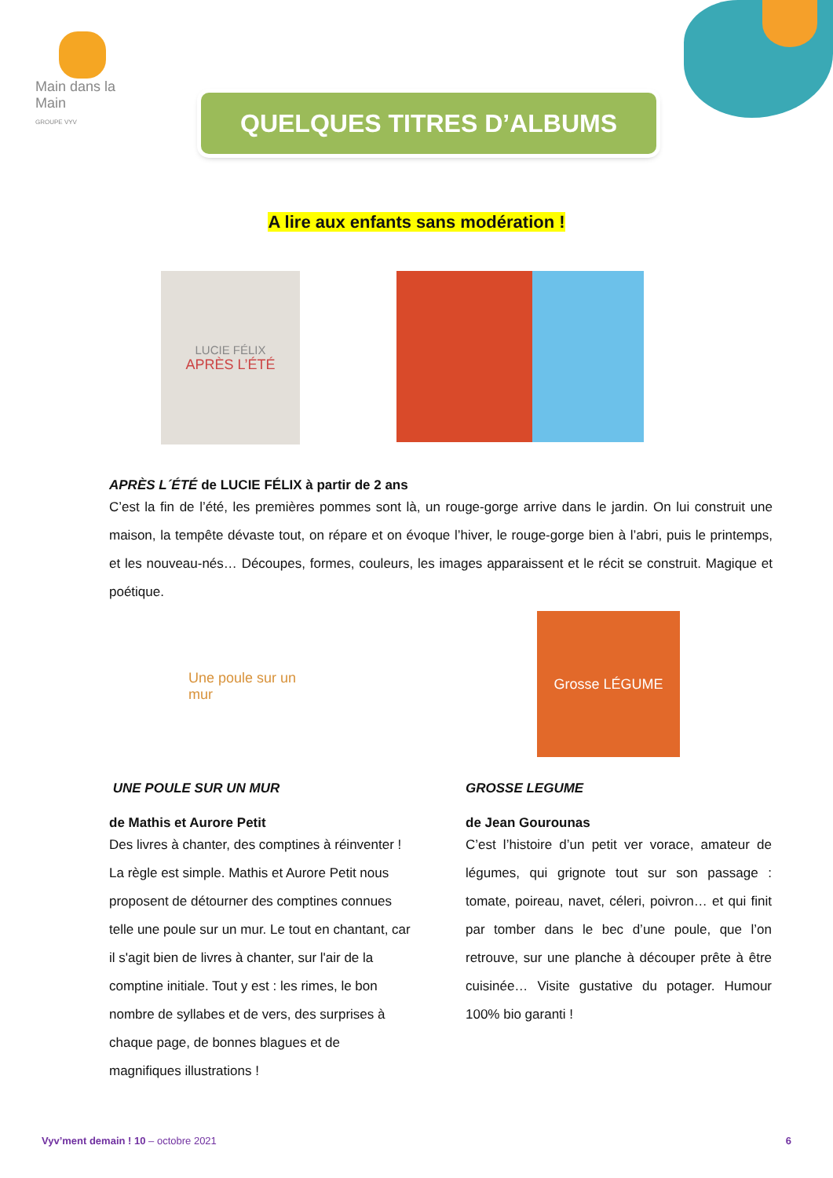Main dans la Main
GROUPE VYV
QUELQUES TITRES D’ALBUMS
A lire aux enfants sans modération !
LUCIE FÉLIX
APRÈS L’ÉTÉ
APRÈS L´ÉTÉ de LUCIE FÉLIX à partir de 2 ans
C’est la fin de l’été, les premières pommes sont là, un rouge-gorge arrive dans le jardin. On lui construit une maison, la tempête dévaste tout, on répare et on évoque l’hiver, le rouge-gorge bien à l’abri, puis le printemps, et les nouveau-nés… Découpes, formes, couleurs, les images apparaissent et le récit se construit. Magique et poétique.
Une poule sur un mur
Grosse LÉGUME
UNE POULE SUR UN MUR
de Mathis et Aurore Petit
Des livres à chanter, des comptines à réinventer ! La règle est simple. Mathis et Aurore Petit nous proposent de détourner des comptines connues telle une poule sur un mur. Le tout en chantant, car il s'agit bien de livres à chanter, sur l'air de la comptine initiale. Tout y est : les rimes, le bon nombre de syllabes et de vers, des surprises à chaque page, de bonnes blagues et de magnifiques illustrations !
GROSSE LEGUME
de Jean Gourounas
C’est l’histoire d’un petit ver vorace, amateur de légumes, qui grignote tout sur son passage : tomate, poireau, navet, céleri, poivron… et qui finit par tomber dans le bec d’une poule, que l’on retrouve, sur une planche à découper prête à être cuisinée… Visite gustative du potager. Humour 100% bio garanti !
Vyv’ment demain ! 10 – octobre 2021 6